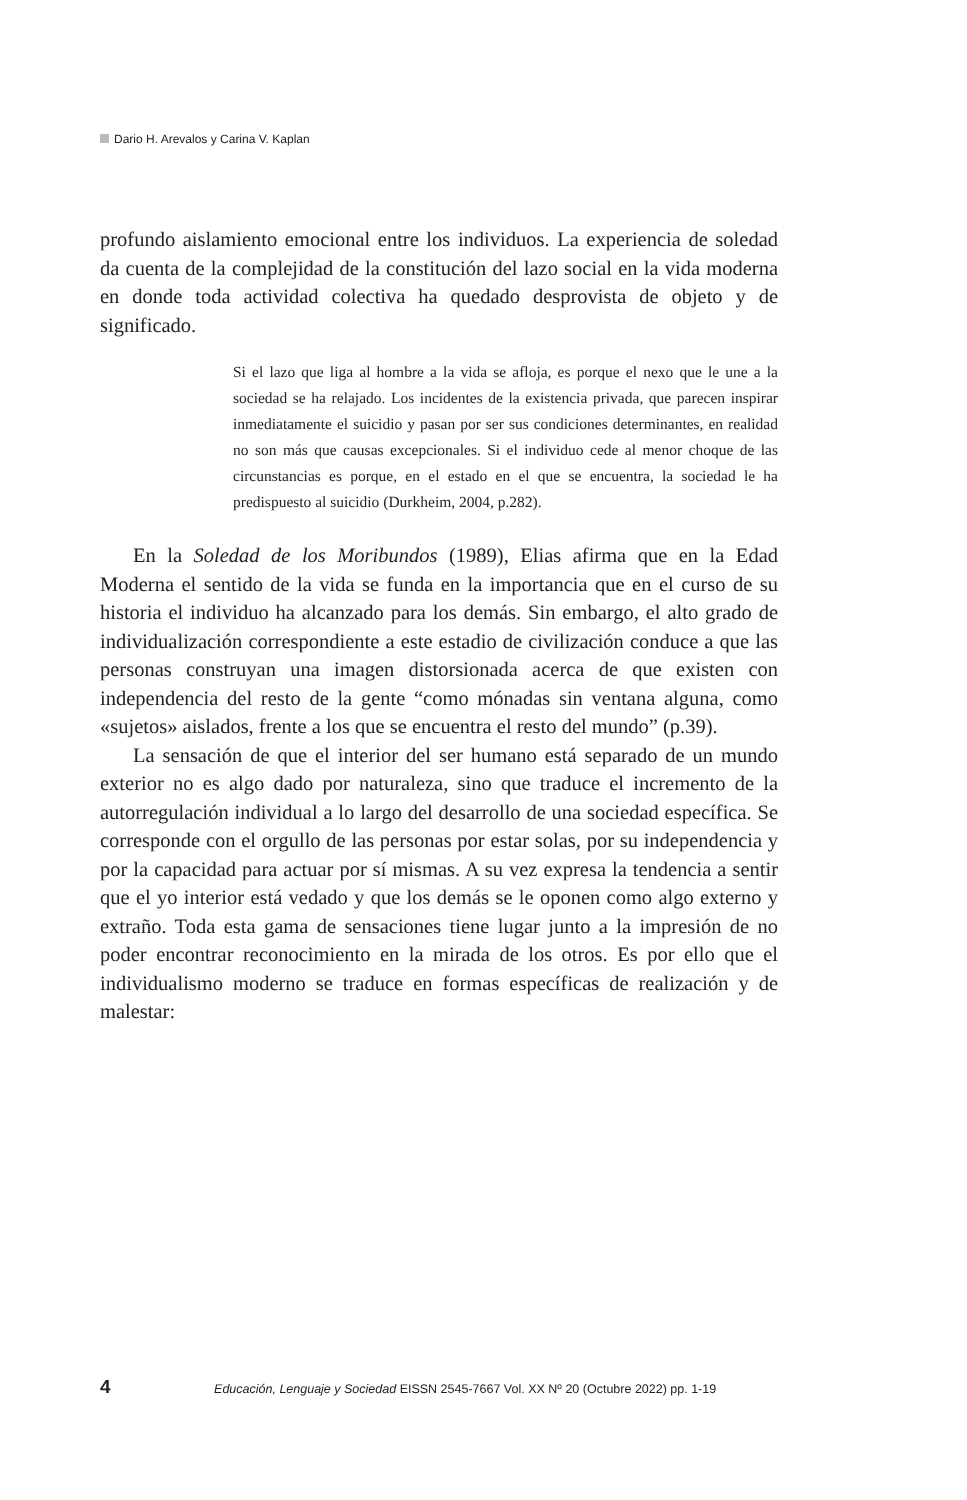Dario H. Arevalos y Carina V. Kaplan
profundo aislamiento emocional entre los individuos. La experiencia de soledad da cuenta de la complejidad de la constitución del lazo social en la vida moderna en donde toda actividad colectiva ha quedado desprovista de objeto y de significado.
Si el lazo que liga al hombre a la vida se afloja, es porque el nexo que le une a la sociedad se ha relajado. Los incidentes de la existencia privada, que parecen inspirar inmediatamente el suicidio y pasan por ser sus condiciones determinantes, en realidad no son más que causas excepcionales. Si el individuo cede al menor choque de las circunstancias es porque, en el estado en el que se encuentra, la sociedad le ha predispuesto al suicidio (Durkheim, 2004, p.282).
En la Soledad de los Moribundos (1989), Elias afirma que en la Edad Moderna el sentido de la vida se funda en la importancia que en el curso de su historia el individuo ha alcanzado para los demás. Sin embargo, el alto grado de individualización correspondiente a este estadio de civilización conduce a que las personas construyan una imagen distorsionada acerca de que existen con independencia del resto de la gente “como mónadas sin ventana alguna, como «sujetos» aislados, frente a los que se encuentra el resto del mundo” (p.39).
La sensación de que el interior del ser humano está separado de un mundo exterior no es algo dado por naturaleza, sino que traduce el incremento de la autorregulación individual a lo largo del desarrollo de una sociedad específica. Se corresponde con el orgullo de las personas por estar solas, por su independencia y por la capacidad para actuar por sí mismas. A su vez expresa la tendencia a sentir que el yo interior está vedado y que los demás se le oponen como algo externo y extraño. Toda esta gama de sensaciones tiene lugar junto a la impresión de no poder encontrar reconocimiento en la mirada de los otros. Es por ello que el individualismo moderno se traduce en formas específicas de realización y de malestar:
4 Educación, Lenguaje y Sociedad EISSN 2545-7667 Vol. XX Nº 20 (Octubre 2022) pp. 1-19